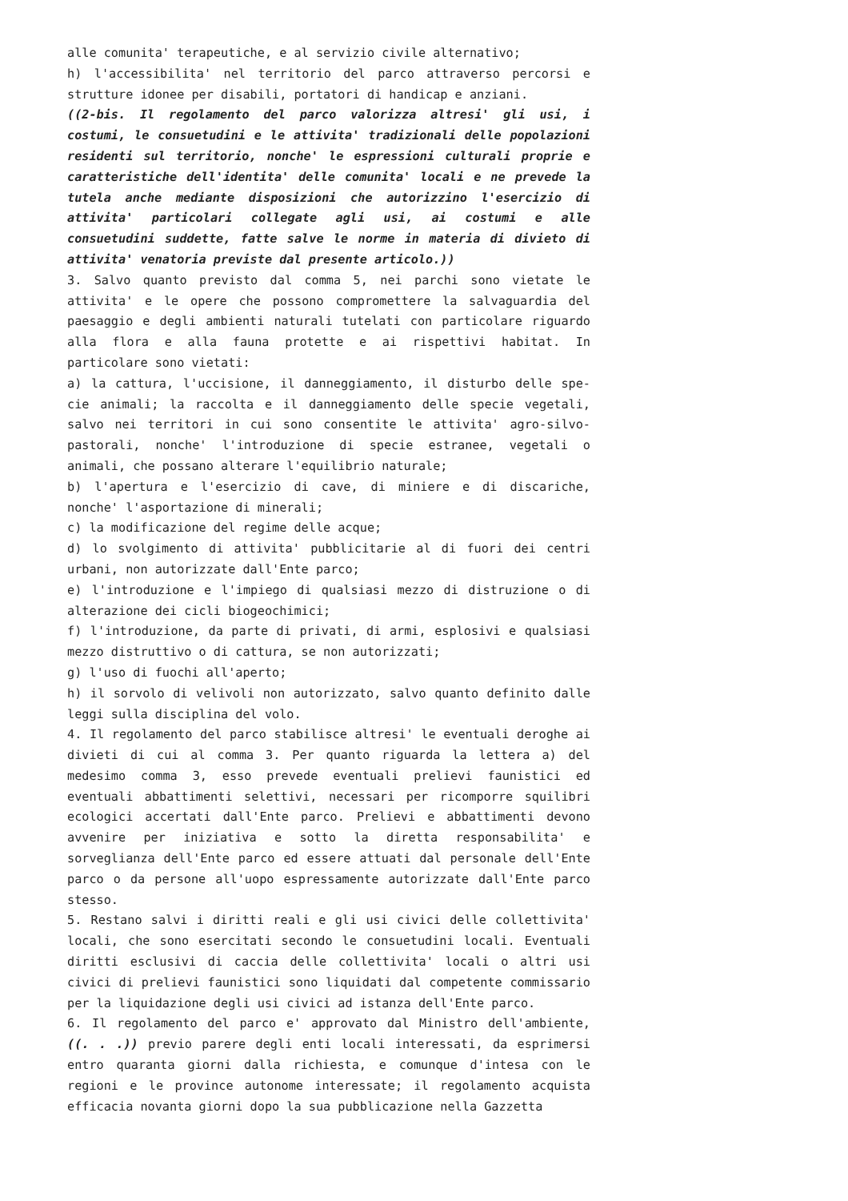alle comunita' terapeutiche, e al servizio civile alternativo;
h) l'accessibilita' nel territorio del parco attraverso percorsi e strutture idonee per disabili, portatori di handicap e anziani.
((2-bis. Il regolamento del parco valorizza altresi' gli usi, i costumi, le consuetudini e le attivita' tradizionali delle popolazioni residenti sul territorio, nonche' le espressioni culturali proprie e caratteristiche dell'identita' delle comunita' locali e ne prevede la tutela anche mediante disposizioni che autorizzino l'esercizio di attivita' particolari collegate agli usi, ai costumi e alle consuetudini suddette, fatte salve le norme in materia di divieto di attivita' venatoria previste dal presente articolo.))
3. Salvo quanto previsto dal comma 5, nei parchi sono vietate le attivita' e le opere che possono compromettere la salvaguardia del paesaggio e degli ambienti naturali tutelati con particolare riguardo alla flora e alla fauna protette e ai rispettivi habitat. In particolare sono vietati:
a) la cattura, l'uccisione, il danneggiamento, il disturbo delle spe- cie animali; la raccolta e il danneggiamento delle specie vegetali, salvo nei territori in cui sono consentite le attivita' agro-silvo- pastorali, nonche' l'introduzione di specie estranee, vegetali o animali, che possano alterare l'equilibrio naturale;
b) l'apertura e l'esercizio di cave, di miniere e di discariche, nonche' l'asportazione di minerali;
c) la modificazione del regime delle acque;
d) lo svolgimento di attivita' pubblicitarie al di fuori dei centri urbani, non autorizzate dall'Ente parco;
e) l'introduzione e l'impiego di qualsiasi mezzo di distruzione o di alterazione dei cicli biogeochimici;
f) l'introduzione, da parte di privati, di armi, esplosivi e qualsiasi mezzo distruttivo o di cattura, se non autorizzati;
g) l'uso di fuochi all'aperto;
h) il sorvolo di velivoli non autorizzato, salvo quanto definito dalle leggi sulla disciplina del volo.
4. Il regolamento del parco stabilisce altresi' le eventuali deroghe ai divieti di cui al comma 3. Per quanto riguarda la lettera a) del medesimo comma 3, esso prevede eventuali prelievi faunistici ed eventuali abbattimenti selettivi, necessari per ricomporre squilibri ecologici accertati dall'Ente parco. Prelievi e abbattimenti devono avvenire per iniziativa e sotto la diretta responsabilita' e sorveglianza dell'Ente parco ed essere attuati dal personale dell'Ente parco o da persone all'uopo espressamente autorizzate dall'Ente parco stesso.
5. Restano salvi i diritti reali e gli usi civici delle collettivita' locali, che sono esercitati secondo le consuetudini locali. Eventuali diritti esclusivi di caccia delle collettivita' locali o altri usi civici di prelievi faunistici sono liquidati dal competente commissario per la liquidazione degli usi civici ad istanza dell'Ente parco.
6. Il regolamento del parco e' approvato dal Ministro dell'ambiente, ((. . .)) previo parere degli enti locali interessati, da esprimersi entro quaranta giorni dalla richiesta, e comunque d'intesa con le regioni e le province autonome interessate; il regolamento acquista efficacia novanta giorni dopo la sua pubblicazione nella Gazzetta